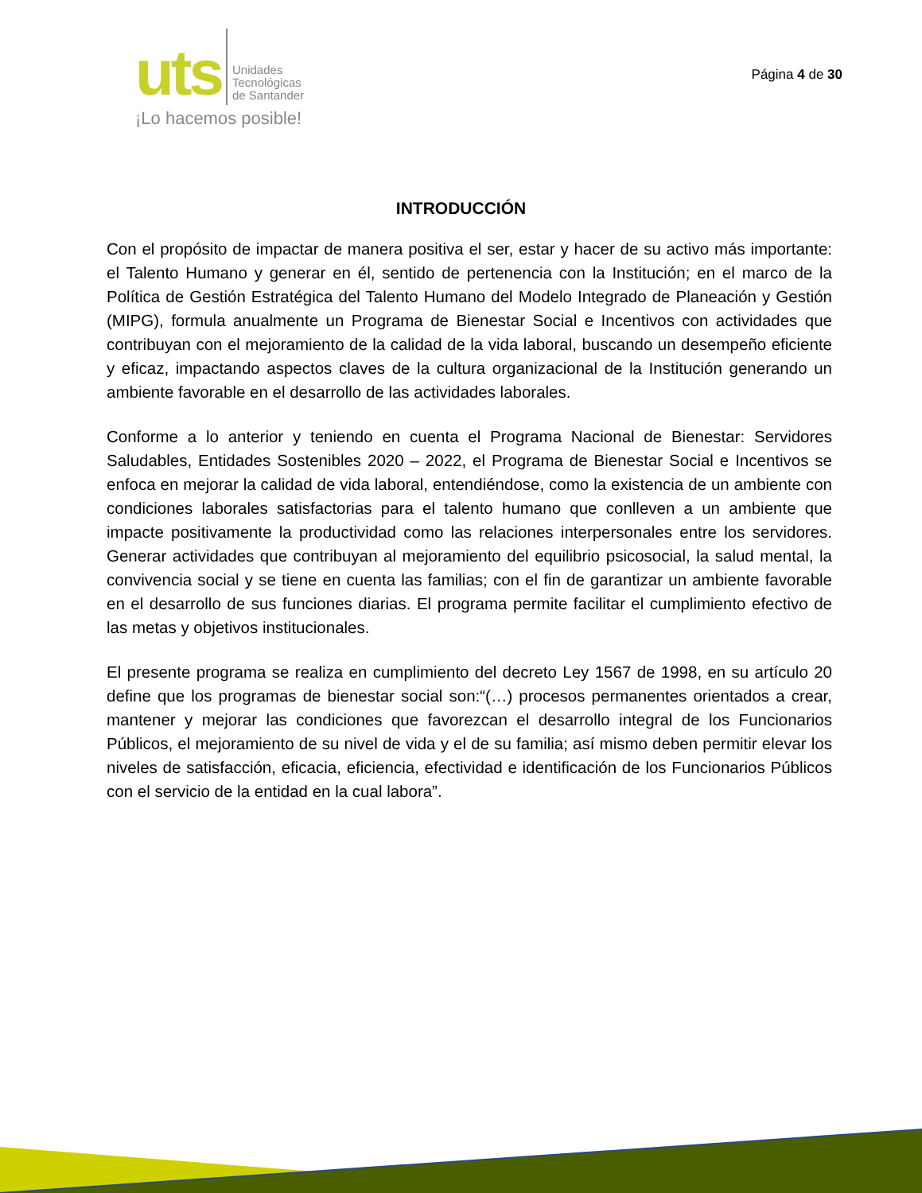uts Unidades
Tecnológicas
de Santander
¡Lo hacemos posible!
Página 4 de 30
INTRODUCCIÓN
Con el propósito de impactar de manera positiva el ser, estar y hacer de su activo más importante: el Talento Humano y generar en él, sentido de pertenencia con la Institución; en el marco de la Política de Gestión Estratégica del Talento Humano del Modelo Integrado de Planeación y Gestión (MIPG), formula anualmente un Programa de Bienestar Social e Incentivos con actividades que contribuyan con el mejoramiento de la calidad de la vida laboral, buscando un desempeño eficiente y eficaz, impactando aspectos claves de la cultura organizacional de la Institución generando un ambiente favorable en el desarrollo de las actividades laborales.
Conforme a lo anterior y teniendo en cuenta el Programa Nacional de Bienestar: Servidores Saludables, Entidades Sostenibles 2020 – 2022, el Programa de Bienestar Social e Incentivos se enfoca en mejorar la calidad de vida laboral, entendiéndose, como la existencia de un ambiente con condiciones laborales satisfactorias para el talento humano que conlleven a un ambiente que impacte positivamente la productividad como las relaciones interpersonales entre los servidores. Generar actividades que contribuyan al mejoramiento del equilibrio psicosocial, la salud mental, la convivencia social y se tiene en cuenta las familias; con el fin de garantizar un ambiente favorable en el desarrollo de sus funciones diarias. El programa permite facilitar el cumplimiento efectivo de las metas y objetivos institucionales.
El presente programa se realiza en cumplimiento del decreto Ley 1567 de 1998, en su artículo 20 define que los programas de bienestar social son:“(…) procesos permanentes orientados a crear, mantener y mejorar las condiciones que favorezcan el desarrollo integral de los Funcionarios Públicos, el mejoramiento de su nivel de vida y el de su familia; así mismo deben permitir elevar los niveles de satisfacción, eficacia, eficiencia, efectividad e identificación de los Funcionarios Públicos con el servicio de la entidad en la cual labora”.